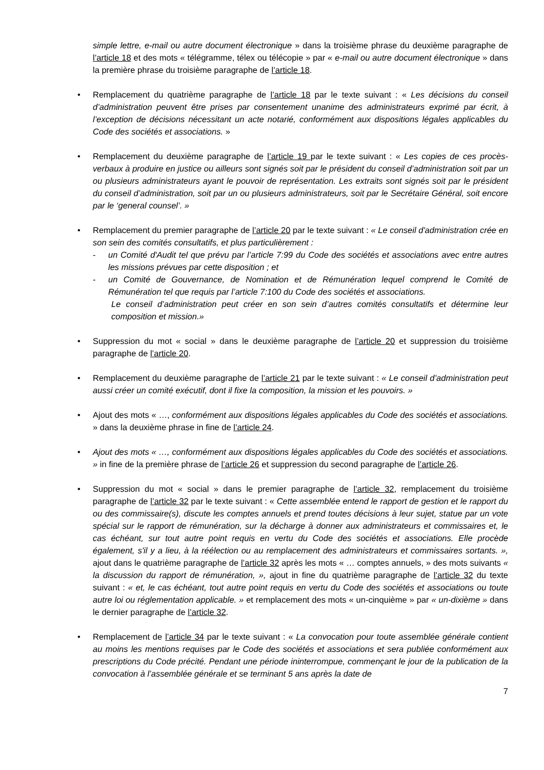simple lettre, e-mail ou autre document électronique » dans la troisième phrase du deuxième paragraphe de l’article 18 et des mots « télégramme, télex ou télécopie » par « e-mail ou autre document électronique » dans la première phrase du troisième paragraphe de l’article 18.
• Remplacement du quatrième paragraphe de l’article 18 par le texte suivant : « Les décisions du conseil d’administration peuvent être prises par consentement unanime des administrateurs exprimé par écrit, à l’exception de décisions nécessitant un acte notarié, conformément aux dispositions légales applicables du Code des sociétés et associations. »
• Remplacement du deuxième paragraphe de l’article 19 par le texte suivant : « Les copies de ces procès-verbaux à produire en justice ou ailleurs sont signés soit par le président du conseil d’administration soit par un ou plusieurs administrateurs ayant le pouvoir de représentation. Les extraits sont signés soit par le président du conseil d’administration, soit par un ou plusieurs administrateurs, soit par le Secrétaire Général, soit encore par le ‘general counsel’. »
• Remplacement du premier paragraphe de l’article 20 par le texte suivant : « Le conseil d'administration crée en son sein des comités consultatifs, et plus particulièrement :
- un Comité d'Audit tel que prévu par l’article 7:99 du Code des sociétés et associations avec entre autres les missions prévues par cette disposition ; et
- un Comité de Gouvernance, de Nomination et de Rémunération lequel comprend le Comité de Rémunération tel que requis par l’article 7:100 du Code des sociétés et associations.
Le conseil d’administration peut créer en son sein d’autres comités consultatifs et détermine leur composition et mission.»
• Suppression du mot « social » dans le deuxième paragraphe de l’article 20 et suppression du troisième paragraphe de l’article 20.
• Remplacement du deuxième paragraphe de l’article 21 par le texte suivant : « Le conseil d’administration peut aussi créer un comité exécutif, dont il fixe la composition, la mission et les pouvoirs. »
• Ajout des mots « …, conformément aux dispositions légales applicables du Code des sociétés et associations. » dans la deuxième phrase in fine de l’article 24.
• Ajout des mots « …, conformément aux dispositions légales applicables du Code des sociétés et associations. » in fine de la première phrase de l’article 26 et suppression du second paragraphe de l’article 26.
• Suppression du mot « social » dans le premier paragraphe de l’article 32, remplacement du troisième paragraphe de l’article 32 par le texte suivant : « Cette assemblée entend le rapport de gestion et le rapport du ou des commissaire(s), discute les comptes annuels et prend toutes décisions à leur sujet, statue par un vote spécial sur le rapport de rémunération, sur la décharge à donner aux administrateurs et commissaires et, le cas échéant, sur tout autre point requis en vertu du Code des sociétés et associations. Elle procède également, s'il y a lieu, à la réélection ou au remplacement des administrateurs et commissaires sortants. », ajout dans le quatrième paragraphe de l’article 32 après les mots « … comptes annuels, » des mots suivants « la discussion du rapport de rémunération, », ajout in fine du quatrième paragraphe de l’article 32 du texte suivant : « et, le cas échéant, tout autre point requis en vertu du Code des sociétés et associations ou toute autre loi ou réglementation applicable. » et remplacement des mots « un-cinquième » par « un-dixième » dans le dernier paragraphe de l’article 32.
• Remplacement de l’article 34 par le texte suivant : « La convocation pour toute assemblée générale contient au moins les mentions requises par le Code des sociétés et associations et sera publiée conformément aux prescriptions du Code précité. Pendant une période ininterrompue, commençant le jour de la publication de la convocation à l’assemblée générale et se terminant 5 ans après la date de
7